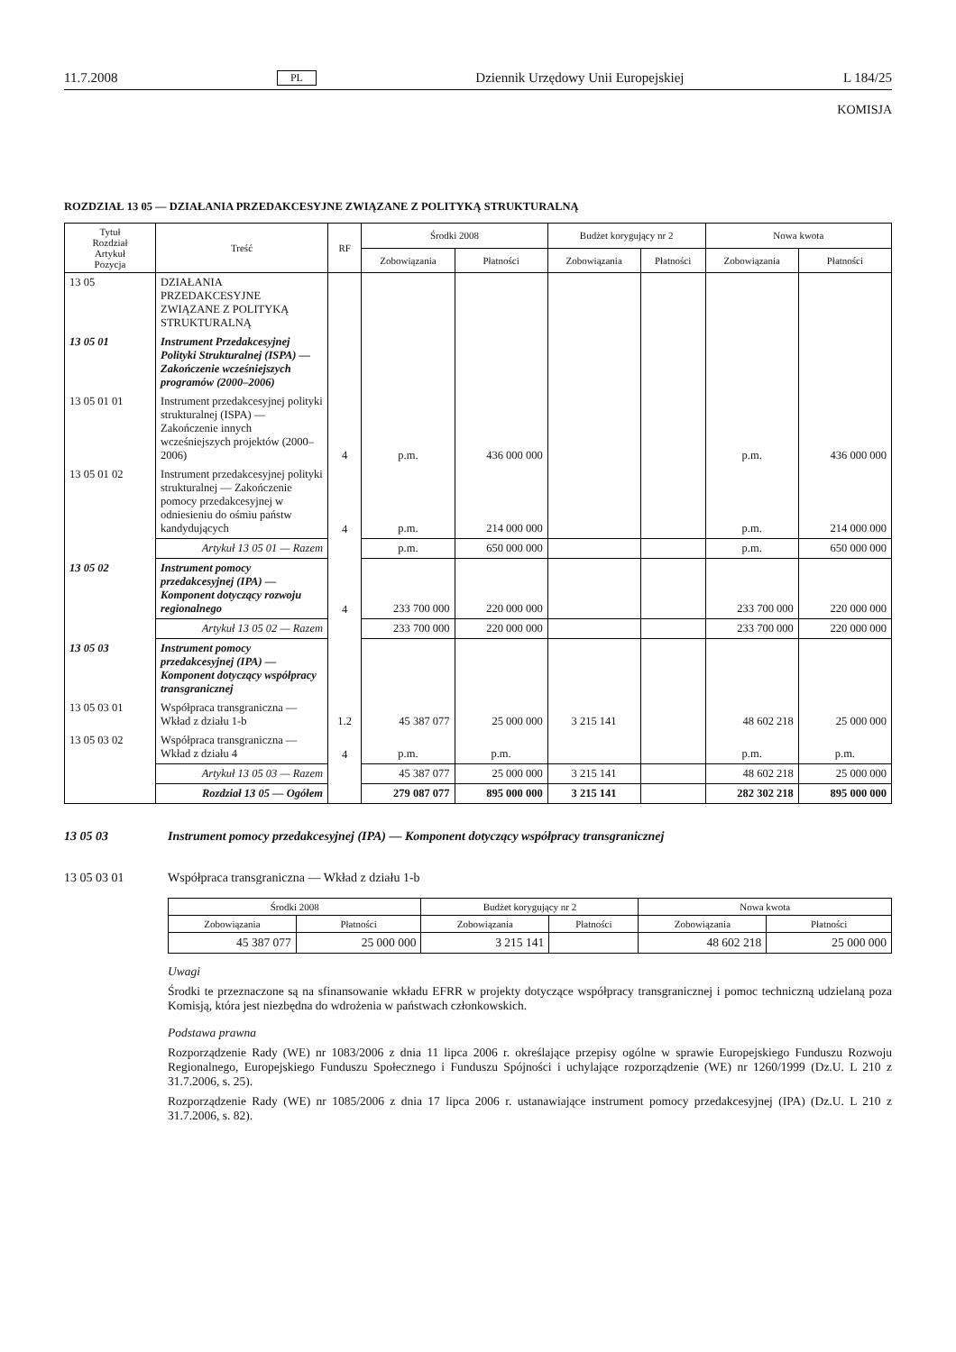11.7.2008 PL Dziennik Urzędowy Unii Europejskiej L 184/25
KOMISJA
ROZDZIAŁ 13 05 — DZIAŁANIA PRZEDAKCESYJNE ZWIĄZANE Z POLITYKĄ STRUKTURALNĄ
| Tytuł Rozdział Artykuł Pozycja | Treść | RF | Środki 2008 | | Budżet korygujący nr 2 | | Nowa kwota | |
| --- | --- | --- | --- | --- | --- | --- | --- | --- |
| | | | Zobowiązania | Płatności | Zobowiązania | Płatności | Zobowiązania | Płatności |
| 13 05 | DZIAŁANIA PRZEDAKCESYJNE ZWIĄZANE Z POLITYKĄ STRUKTURALNĄ | | | | | | | |
| 13 05 01 | Instrument Przedakcesyjnej Polityki Strukturalnej (ISPA) — Zakończenie wcześniejszych programów (2000–2006) | | | | | | | |
| 13 05 01 01 | Instrument przedakcesyjnej polityki strukturalnej (ISPA) — Zakończenie innych wcześniejszych projektów (2000–2006) | 4 | p.m. | 436 000 000 | | | p.m. | 436 000 000 |
| 13 05 01 02 | Instrument przedakcesyjnej polityki strukturalnej — Zakończenie pomocy przedakcesyjnej w odniesieniu do ośmiu państw kandydujących | 4 | p.m. | 214 000 000 | | | p.m. | 214 000 000 |
| | Artykuł 13 05 01 — Razem | | p.m. | 650 000 000 | | | p.m. | 650 000 000 |
| 13 05 02 | Instrument pomocy przedakcesyjnej (IPA) — Komponent dotyczący rozwoju regionalnego | 4 | 233 700 000 | 220 000 000 | | | 233 700 000 | 220 000 000 |
| | Artykuł 13 05 02 — Razem | | 233 700 000 | 220 000 000 | | | 233 700 000 | 220 000 000 |
| 13 05 03 | Instrument pomocy przedakcesyjnej (IPA) — Komponent dotyczący współpracy transgranicznej | | | | | | | |
| 13 05 03 01 | Współpraca transgraniczna — Wkład z działu 1-b | 1.2 | 45 387 077 | 25 000 000 | 3 215 141 | | 48 602 218 | 25 000 000 |
| 13 05 03 02 | Współpraca transgraniczna — Wkład z działu 4 | 4 | p.m. | p.m. | | | p.m. | p.m. |
| | Artykuł 13 05 03 — Razem | | 45 387 077 | 25 000 000 | 3 215 141 | | 48 602 218 | 25 000 000 |
| | Rozdział 13 05 — Ogółem | | 279 087 077 | 895 000 000 | 3 215 141 | | 282 302 218 | 895 000 000 |
13 05 03 Instrument pomocy przedakcesyjnej (IPA) — Komponent dotyczący współpracy transgranicznej
13 05 03 01 Współpraca transgraniczna — Wkład z działu 1-b
| Środki 2008 | | Budżet korygujący nr 2 | | Nowa kwota | |
| --- | --- | --- | --- | --- | --- |
| Zobowiązania | Płatności | Zobowiązania | Płatności | Zobowiązania | Płatności |
| 45 387 077 | 25 000 000 | 3 215 141 | | 48 602 218 | 25 000 000 |
Uwagi
Środki te przeznaczone są na sfinansowanie wkładu EFRR w projekty dotyczące współpracy transgranicznej i pomoc techniczną udzielaną poza Komisją, która jest niezbędna do wdrożenia w państwach członkowskich.
Podstawa prawna
Rozporządzenie Rady (WE) nr 1083/2006 z dnia 11 lipca 2006 r. określające przepisy ogólne w sprawie Europejskiego Funduszu Rozwoju Regionalnego, Europejskiego Funduszu Społecznego i Funduszu Spójności i uchylające rozporządzenie (WE) nr 1260/1999 (Dz.U. L 210 z 31.7.2006, s. 25).
Rozporządzenie Rady (WE) nr 1085/2006 z dnia 17 lipca 2006 r. ustanawiające instrument pomocy przedakcesyjnej (IPA) (Dz.U. L 210 z 31.7.2006, s. 82).